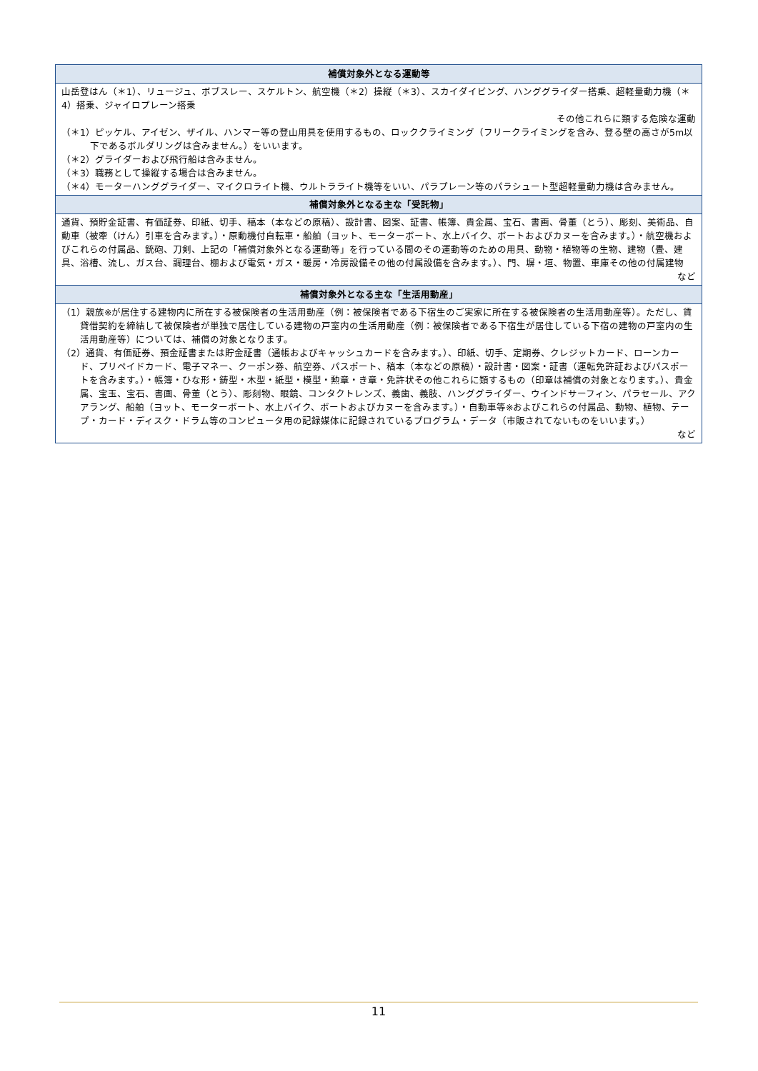| 補償対象外となる運動等 |
| --- |
| 山岳登はん（＊1）、リュージュ、ボブスレー、スケルトン、航空機（＊2）操縦（＊3）、スカイダイビング、ハンググライダー搭乗、超軽量動力機（＊4）搭乗、ジャイロプレーン搭乗 その他これらに類する危険な運動 （＊1）ピッケル、アイゼン、ザイル、ハンマー等の登山用具を使用するもの、ロッククライミング（フリークライミングを含み、登る壁の高さが5m以下であるボルダリングは含みません。）をいいます。 （＊2）グライダーおよび飛行船は含みません。 （＊3）職務として操縦する場合は含みません。 （＊4）モーターハンググライダー、マイクロライト機、ウルトラライト機等をいい、パラプレーン等のパラシュート型超軽量動力機は含みません。 |
| 補償対象外となる主な「受託物」 |
| 通貨、預貯金証書、有価証券、印紙、切手、稿本（本などの原稿）、設計書、図案、証書、帳簿、貴金属、宝石、書画、骨董（とう）、彫刻、美術品、自動車（被牽（けん）引車を含みます。）・原動機付自転車・船舶（ヨット、モーターボート、水上バイク、ボートおよびカヌーを含みます。）・航空機およびこれらの付属品、銃砲、刀剣、上記の「補償対象外となる運動等」を行っている間のその運動等のための用具、動物・植物等の生物、建物（畳、建具、浴槽、流し、ガス台、調理台、棚および電気・ガス・暖房・冷房設備その他の付属設備を含みます。）、門、塀・垣、物置、車庫その他の付属建物 など |
| 補償対象外となる主な「生活用動産」 |
| （1）親族※が居住する建物内に所在する被保険者の生活用動産（例：被保険者である下宿生のご実家に所在する被保険者の生活用動産等）。ただし、賃貸借契約を締結して被保険者が単独で居住している建物の戸室内の生活用動産（例：被保険者である下宿生が居住している下宿の建物の戸室内の生活用動産等）については、補償の対象となります。 （2）通貨、有価証券、預金証書または貯金証書（通帳およびキャッシュカードを含みます。）、印紙、切手、定期券、クレジットカード、ローンカード、プリペイドカード、電子マネー、クーポン券、航空券、パスポート、稿本（本などの原稿）・設計書・図案・証書（運転免許証およびパスポートを含みます。）・帳簿・ひな形・鋳型・木型・紙型・模型・勲章・き章・免許状その他これらに類するもの（印章は補償の対象となります。）、貴金属、宝玉、宝石、書画、骨董（とう）、彫刻物、眼鏡、コンタクトレンズ、義歯、義肢、ハンググライダー、ウインドサーフィン、パラセール、アクアラング、船舶（ヨット、モーターボート、水上バイク、ボートおよびカヌーを含みます。）・自動車等※およびこれらの付属品、動物、植物、テープ・カード・ディスク・ドラム等のコンピュータ用の記録媒体に記録されているプログラム・データ（市販されてないものをいいます。） など |
11